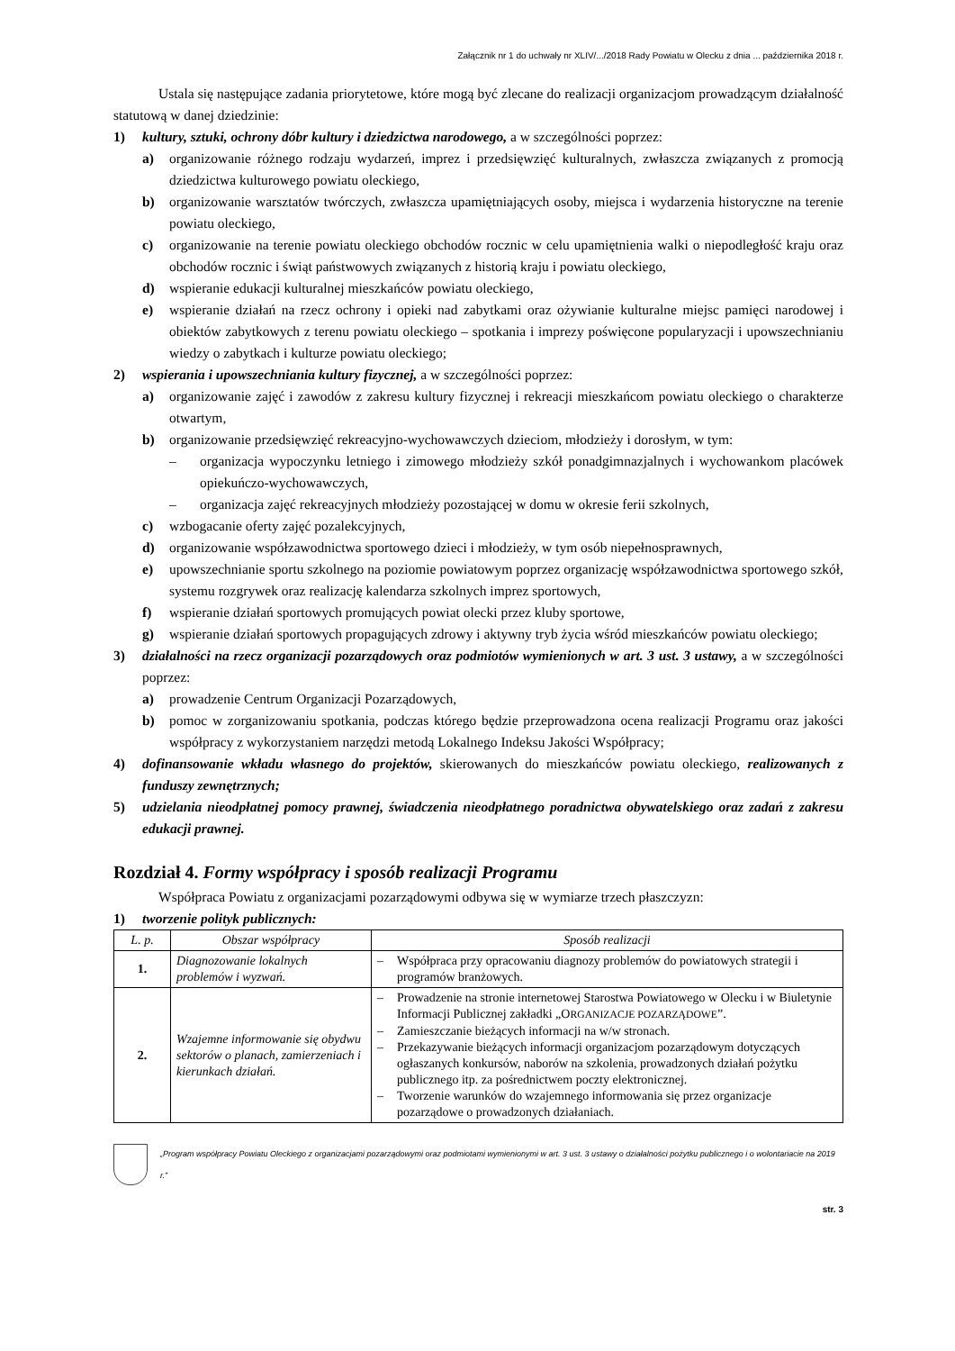Załącznik nr 1 do uchwały nr XLIV/.../2018 Rady Powiatu w Olecku z dnia ... października 2018 r.
Ustala się następujące zadania priorytetowe, które mogą być zlecane do realizacji organizacjom prowadzącym działalność statutową w danej dziedzinie:
1) kultury, sztuki, ochrony dóbr kultury i dziedzictwa narodowego, a w szczególności poprzez:
a) organizowanie różnego rodzaju wydarzeń, imprez i przedsięwzięć kulturalnych, zwłaszcza związanych z promocją dziedzictwa kulturowego powiatu oleckiego,
b) organizowanie warsztatów twórczych, zwłaszcza upamiętniających osoby, miejsca i wydarzenia historyczne na terenie powiatu oleckiego,
c) organizowanie na terenie powiatu oleckiego obchodów rocznic w celu upamiętnienia walki o niepodległość kraju oraz obchodów rocznic i świąt państwowych związanych z historią kraju i powiatu oleckiego,
d) wspieranie edukacji kulturalnej mieszkańców powiatu oleckiego,
e) wspieranie działań na rzecz ochrony i opieki nad zabytkami oraz ożywianie kulturalne miejsc pamięci narodowej i obiektów zabytkowych z terenu powiatu oleckiego – spotkania i imprezy poświęcone popularyzacji i upowszechnianiu wiedzy o zabytkach i kulturze powiatu oleckiego;
2) wspierania i upowszechniania kultury fizycznej, a w szczególności poprzez:
a) organizowanie zajęć i zawodów z zakresu kultury fizycznej i rekreacji mieszkańcom powiatu oleckiego o charakterze otwartym,
b) organizowanie przedsięwzięć rekreacyjno-wychowawczych dzieciom, młodzieży i dorosłym, w tym:
– organizacja wypoczynku letniego i zimowego młodzieży szkół ponadgimnazjalnych i wychowankom placówek opiekuńczo-wychowawczych,
– organizacja zajęć rekreacyjnych młodzieży pozostającej w domu w okresie ferii szkolnych,
c) wzbogacanie oferty zajęć pozalekcyjnych,
d) organizowanie współzawodnictwa sportowego dzieci i młodzieży, w tym osób niepełnosprawnych,
e) upowszechnianie sportu szkolnego na poziomie powiatowym poprzez organizację współzawodnictwa sportowego szkół, systemu rozgrywek oraz realizację kalendarza szkolnych imprez sportowych,
f) wspieranie działań sportowych promujących powiat olecki przez kluby sportowe,
g) wspieranie działań sportowych propagujących zdrowy i aktywny tryb życia wśród mieszkańców powiatu oleckiego;
3) działalności na rzecz organizacji pozarządowych oraz podmiotów wymienionych w art. 3 ust. 3 ustawy, a w szczególności poprzez:
a) prowadzenie Centrum Organizacji Pozarządowych,
b) pomoc w zorganizowaniu spotkania, podczas którego będzie przeprowadzona ocena realizacji Programu oraz jakości współpracy z wykorzystaniem narzędzi metodą Lokalnego Indeksu Jakości Współpracy;
4) dofinansowanie wkładu własnego do projektów, skierowanych do mieszkańców powiatu oleckiego, realizowanych z funduszy zewnętrznych;
5) udzielania nieodpłatnej pomocy prawnej, świadczenia nieodpłatnego poradnictwa obywatelskiego oraz zadań z zakresu edukacji prawnej.
Rozdział 4. Formy współpracy i sposób realizacji Programu
Współpraca Powiatu z organizacjami pozarządowymi odbywa się w wymiarze trzech płaszczyzn:
1) tworzenie polityk publicznych:
| L. p. | Obszar współpracy | Sposób realizacji |
| --- | --- | --- |
| 1. | Diagnozowanie lokalnych problemów i wyzwań. | – Współpraca przy opracowaniu diagnozy problemów do powiatowych strategii i programów branżowych. |
| 2. | Wzajemne informowanie się obydwu sektorów o planach, zamierzeniach i kierunkach działań. | – Prowadzenie na stronie internetowej Starostwa Powiatowego w Olecku i w Biuletynie Informacji Publicznej zakładki „O RGANIZACJE POZARZĄDOWE ”. – Zamieszczanie bieżących informacji na w/w stronach. – Przekazywanie bieżących informacji organizacjom pozarządowym dotyczących ogłaszanych konkursów, naborów na szkolenia, prowadzonych działań pożytku publicznego itp. za pośrednictwem poczty elektronicznej. – Tworzenie warunków do wzajemnego informowania się przez organizacje pozarządowe o prowadzonych działaniach. |
„Program współpracy Powiatu Oleckiego z organizacjami pozarządowymi oraz podmiotami wymienionymi w art. 3 ust. 3 ustawy o działalności pożytku publicznego i o wolontariacie na 2019 r.”
str. 3